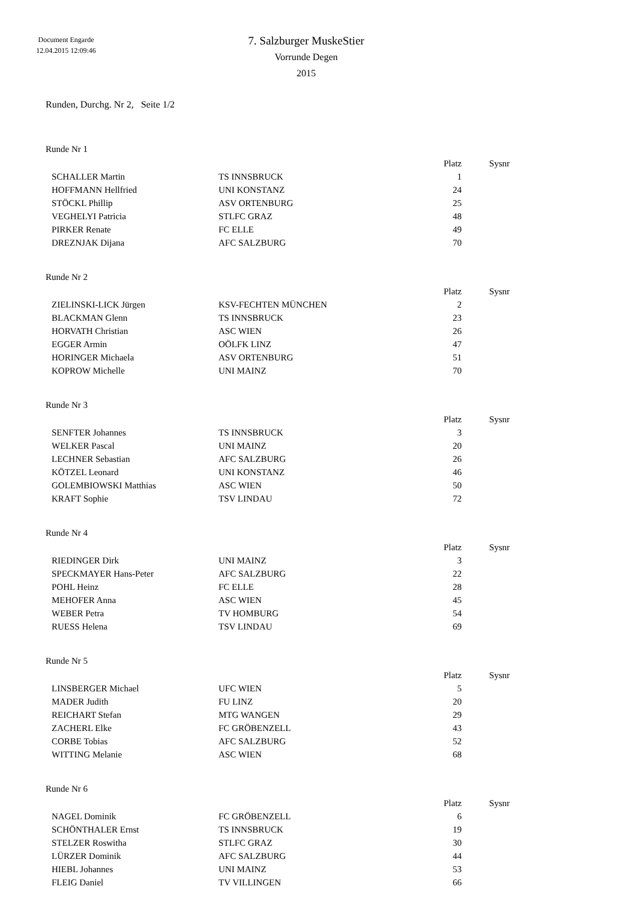Document Engarde
12.04.2015 12:09:46
7. Salzburger MuskeStier
Vorrunde Degen
2015
Runden, Durchg. Nr 2, Seite 1/2
Runde Nr 1
| | | Platz | Sysnr |
| --- | --- | --- | --- |
| SCHALLER Martin | TS INNSBRUCK | 1 | |
| HOFFMANN Hellfried | UNI KONSTANZ | 24 | |
| STÖCKL Phillip | ASV ORTENBURG | 25 | |
| VEGHELYI Patricia | STLFC GRAZ | 48 | |
| PIRKER Renate | FC ELLE | 49 | |
| DREZNJAK Dijana | AFC SALZBURG | 70 | |
Runde Nr 2
| | | Platz | Sysnr |
| --- | --- | --- | --- |
| ZIELINSKI-LICK Jürgen | KSV-FECHTEN MÜNCHEN | 2 | |
| BLACKMAN Glenn | TS INNSBRUCK | 23 | |
| HORVATH Christian | ASC WIEN | 26 | |
| EGGER Armin | OÖLFK LINZ | 47 | |
| HORINGER Michaela | ASV ORTENBURG | 51 | |
| KOPROW Michelle | UNI MAINZ | 70 | |
Runde Nr 3
| | | Platz | Sysnr |
| --- | --- | --- | --- |
| SENFTER Johannes | TS INNSBRUCK | 3 | |
| WELKER Pascal | UNI MAINZ | 20 | |
| LECHNER Sebastian | AFC SALZBURG | 26 | |
| KÖTZEL Leonard | UNI KONSTANZ | 46 | |
| GOLEMBIOWSKI Matthias | ASC WIEN | 50 | |
| KRAFT Sophie | TSV LINDAU | 72 | |
Runde Nr 4
| | | Platz | Sysnr |
| --- | --- | --- | --- |
| RIEDINGER Dirk | UNI MAINZ | 3 | |
| SPECKMAYER Hans-Peter | AFC SALZBURG | 22 | |
| POHL Heinz | FC ELLE | 28 | |
| MEHOFER Anna | ASC WIEN | 45 | |
| WEBER Petra | TV HOMBURG | 54 | |
| RUESS Helena | TSV LINDAU | 69 | |
Runde Nr 5
| | | Platz | Sysnr |
| --- | --- | --- | --- |
| LINSBERGER Michael | UFC WIEN | 5 | |
| MADER Judith | FU LINZ | 20 | |
| REICHART Stefan | MTG WANGEN | 29 | |
| ZACHERL Elke | FC GRÖBENZELL | 43 | |
| CORBE Tobias | AFC SALZBURG | 52 | |
| WITTING Melanie | ASC WIEN | 68 | |
Runde Nr 6
| | | Platz | Sysnr |
| --- | --- | --- | --- |
| NAGEL Dominik | FC GRÖBENZELL | 6 | |
| SCHÖNTHALER Ernst | TS INNSBRUCK | 19 | |
| STELZER Roswitha | STLFC GRAZ | 30 | |
| LÜRZER Dominik | AFC SALZBURG | 44 | |
| HIEBL Johannes | UNI MAINZ | 53 | |
| FLEIG Daniel | TV VILLINGEN | 66 | |